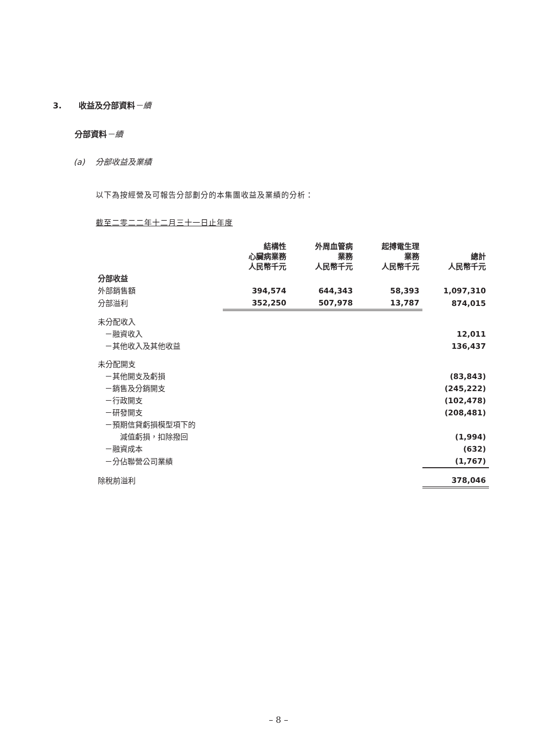3. 收益及分部資料－續
分部資料－續
(a) 分部收益及業績
以下為按經營及可報告分部劃分的本集團收益及業績的分析：
截至二零二二年十二月三十一日止年度
| | 結構性 心臟病業務 人民幣千元 | 外周血管病 業務 人民幣千元 | 起搏電生理 業務 人民幣千元 | 總計 人民幣千元 |
| --- | --- | --- | --- | --- |
| 分部收益 | | | | |
| 外部銷售額 | 394,574 | 644,343 | 58,393 | 1,097,310 |
| 分部溢利 | 352,250 | 507,978 | 13,787 | 874,015 |
| 未分配收入 | | | | |
| －融資收入 | | | | 12,011 |
| －其他收入及其他收益 | | | | 136,437 |
| 未分配開支 | | | | |
| －其他開支及虧損 | | | | (83,843) |
| －銷售及分銷開支 | | | | (245,222) |
| －行政開支 | | | | (102,478) |
| －研發開支 | | | | (208,481) |
| －預期信貸虧損模型項下的 | | | | |
| 減值虧損，扣除撥回 | | | | (1,994) |
| －融資成本 | | | | (632) |
| －分佔聯營公司業績 | | | | (1,767) |
| 除稅前溢利 | | | | 378,046 |
– 8 –